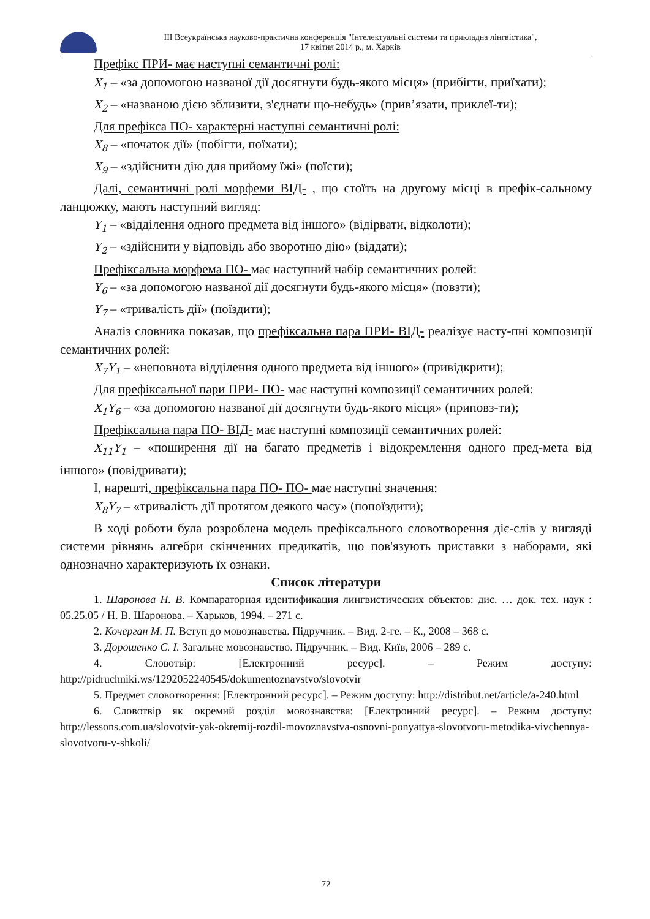ІІІ Всеукраїнська науково-практична конференція "Інтелектуальні системи та прикладна лінгвістика",
17 квітня 2014 р., м. Харків
Префікс ПРИ- має наступні семантичні ролі:
X<sub>1</sub> – «за допомогою названої дії досягнути будь-якого місця» (прибігти, приїхати);
X<sub>2</sub> – «названою дією зблизити, з'єднати що-небудь» (прив’язати, приклеї-ти);
Для префікса ПО- характерні наступні семантичні ролі:
X<sub>8</sub> – «початок дії» (побігти, поїхати);
X<sub>9</sub> – «здійснити дію для прийому їжі» (поїсти);
Далі, семантичні ролі морфеми ВІД- , що стоїть на другому місці в префік-сальному ланцюжку, мають наступний вигляд:
Y<sub>1</sub> – «відділення одного предмета від іншого» (відірвати, відколоти);
Y<sub>2</sub> – «здійснити у відповідь або зворотню дію» (віддати);
Префіксальна морфема ПО- має наступний набір семантичних ролей:
Y<sub>6</sub> – «за допомогою названої дії досягнути будь-якого місця» (повзти);
Y<sub>7</sub> – «тривалість дії» (поїздити);
Аналіз словника показав, що префіксальна пара ПРИ- ВІД- реалізує насту-пні композиції семантичних ролей:
X<sub>7</sub>Y<sub>1</sub> – «неповнота відділення одного предмета від іншого» (привідкрити);
Для префіксальної пари ПРИ- ПО- має наступні композиції семантичних ролей:
X<sub>1</sub>Y<sub>6</sub> – «за допомогою названої дії досягнути будь-якого місця» (приповз-ти);
Префіксальна пара ПО- ВІД- має наступні композиції семантичних ролей:
X<sub>11</sub>Y<sub>1</sub> – «поширення дії на багато предметів і відокремлення одного пред-мета від іншого» (повідривати);
І, нарешті, префіксальна пара ПО- ПО- має наступні значення:
X<sub>8</sub>Y<sub>7</sub> – «тривалість дії протягом деякого часу» (попоїздити);
В ході роботи була розроблена модель префіксального словотворення діє-слів у вигляді системи рівнянь алгебри скінченних предикатів, що пов'язують приставки з наборами, які однозначно характеризують їх ознаки.
Список літератури
1. Шаронова Н. В. Компараторная идентификация лингвистических объектов: дис. … док. тех. наук : 05.25.05 / Н. В. Шаронова. – Харьков, 1994. – 271 с.
2. Кочерган М. П. Вступ до мовознавства. Підручник. – Вид. 2-ге. – К., 2008 – 368 с.
3. Дорошенко С. І. Загальне мовознавство. Підручник. – Вид. Київ, 2006 – 289 с.
4. Словотвір: [Електронний ресурс]. – Режим доступу: http://pidruchniki.ws/1292052240545/dokumentoznavstvo/slovotvir
5. Предмет словотворення: [Електронний ресурс]. – Режим доступу: http://distribut.net/article/a-240.html
6. Словотвір як окремий розділ мовознавства: [Електронний ресурс]. – Режим доступу: http://lessons.com.ua/slovotvir-yak-okremij-rozdil-movoznavstva-osnovni-ponyattya-slovotvoru-metodika-vivchennya-slovotvoru-v-shkoli/
72